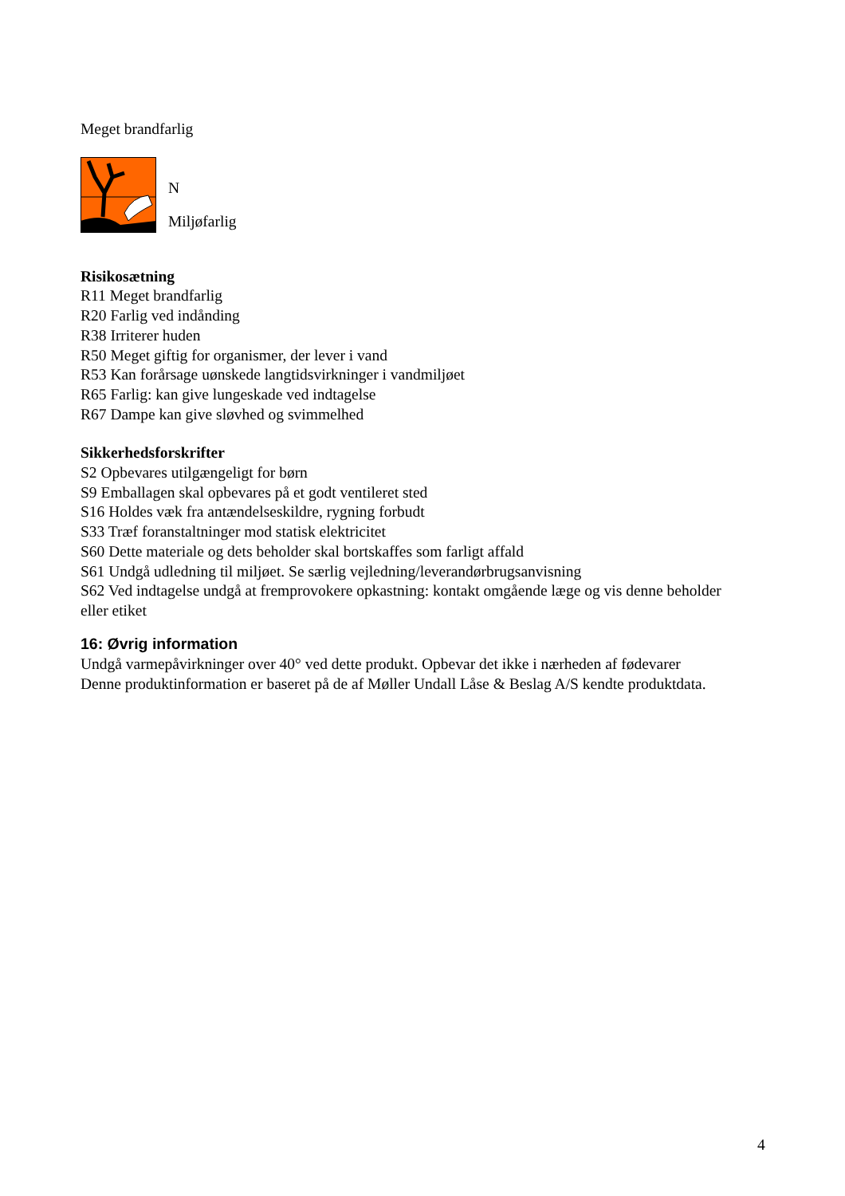Meget brandfarlig
N
Miljøfarlig
Risikosætning
R11 Meget brandfarlig
R20 Farlig ved indånding
R38 Irriterer huden
R50 Meget giftig for organismer, der lever i vand
R53 Kan forårsage uønskede langtidsvirkninger i vandmiljøet
R65 Farlig: kan give lungeskade ved indtagelse
R67 Dampe kan give sløvhed og svimmelhed
Sikkerhedsforskrifter
S2 Opbevares utilgængeligt for børn
S9 Emballagen skal opbevares på et godt ventileret sted
S16 Holdes væk fra antændelseskildre, rygning forbudt
S33 Træf foranstaltninger mod statisk elektricitet
S60 Dette materiale og dets beholder skal bortskaffes som farligt affald
S61 Undgå udledning til miljøet. Se særlig vejledning/leverandørbrugsanvisning
S62 Ved indtagelse undgå at fremprovokere opkastning: kontakt omgående læge og vis denne beholder eller etiket
16: Øvrig information
Undgå varmepåvirkninger over 40° ved dette produkt. Opbevar det ikke i nærheden af fødevarer
Denne produktinformation er baseret på de af Møller Undall Låse & Beslag A/S kendte produktdata.
4